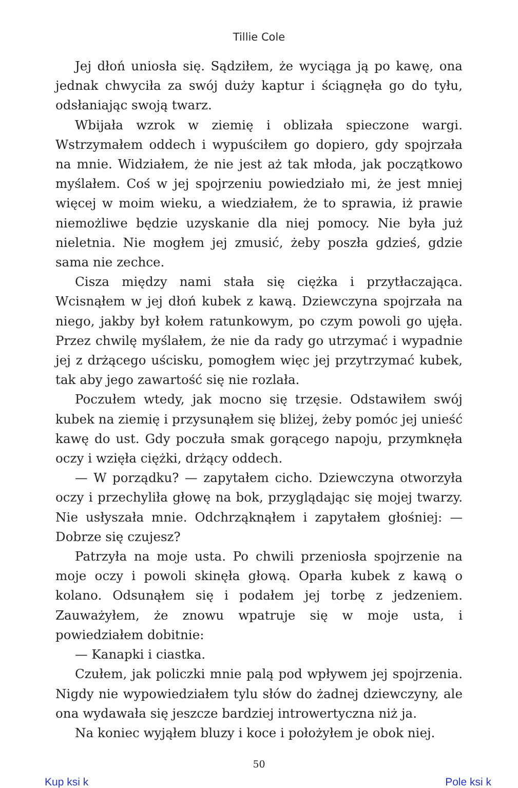Tillie Cole
Jej dłoń uniosła się. Sądziłem, że wyciąga ją po kawę, ona jednak chwyciła za swój duży kaptur i ściągnęła go do tyłu, odsłaniając swoją twarz.
Wbijała wzrok w ziemię i oblizała spieczone wargi. Wstrzymałem oddech i wypuściłem go dopiero, gdy spojrzała na mnie. Widziałem, że nie jest aż tak młoda, jak początkowo myślałem. Coś w jej spojrzeniu powiedziało mi, że jest mniej więcej w moim wieku, a wiedziałem, że to sprawia, iż prawie niemożliwe będzie uzyskanie dla niej pomocy. Nie była już nieletnia. Nie mogłem jej zmusić, żeby poszła gdzieś, gdzie sama nie zechce.
Cisza między nami stała się ciężka i przytłaczająca. Wcisnąłem w jej dłoń kubek z kawą. Dziewczyna spojrzała na niego, jakby był kołem ratunkowym, po czym powoli go ujęła. Przez chwilę myślałem, że nie da rady go utrzymać i wypadnie jej z drżącego uścisku, pomogłem więc jej przytrzymać kubek, tak aby jego zawartość się nie rozlała.
Poczułem wtedy, jak mocno się trzęsie. Odstawiłem swój kubek na ziemię i przysunąłem się bliżej, żeby pomóc jej unieść kawę do ust. Gdy poczuła smak gorącego napoju, przymknęła oczy i wzięła ciężki, drżący oddech.
— W porządku? — zapytałem cicho. Dziewczyna otworzyła oczy i przechyliła głowę na bok, przyglądając się mojej twarzy. Nie usłyszała mnie. Odchrząknąłem i zapytałem głośniej: — Dobrze się czujesz?
Patrzyła na moje usta. Po chwili przeniosła spojrzenie na moje oczy i powoli skinęła głową. Oparła kubek z kawą o kolano. Odsunąłem się i podałem jej torbę z jedzeniem. Zauważyłem, że znowu wpatruje się w moje usta, i powiedziałem dobitnie:
— Kanapki i ciastka.
Czułem, jak policzki mnie palą pod wpływem jej spojrzenia. Nigdy nie wypowiedziałem tylu słów do żadnej dziewczyny, ale ona wydawała się jeszcze bardziej introwertyczna niż ja.
Na koniec wyjąłem bluzy i koce i położyłem je obok niej.
50
Kup ksi k Pole ksi k